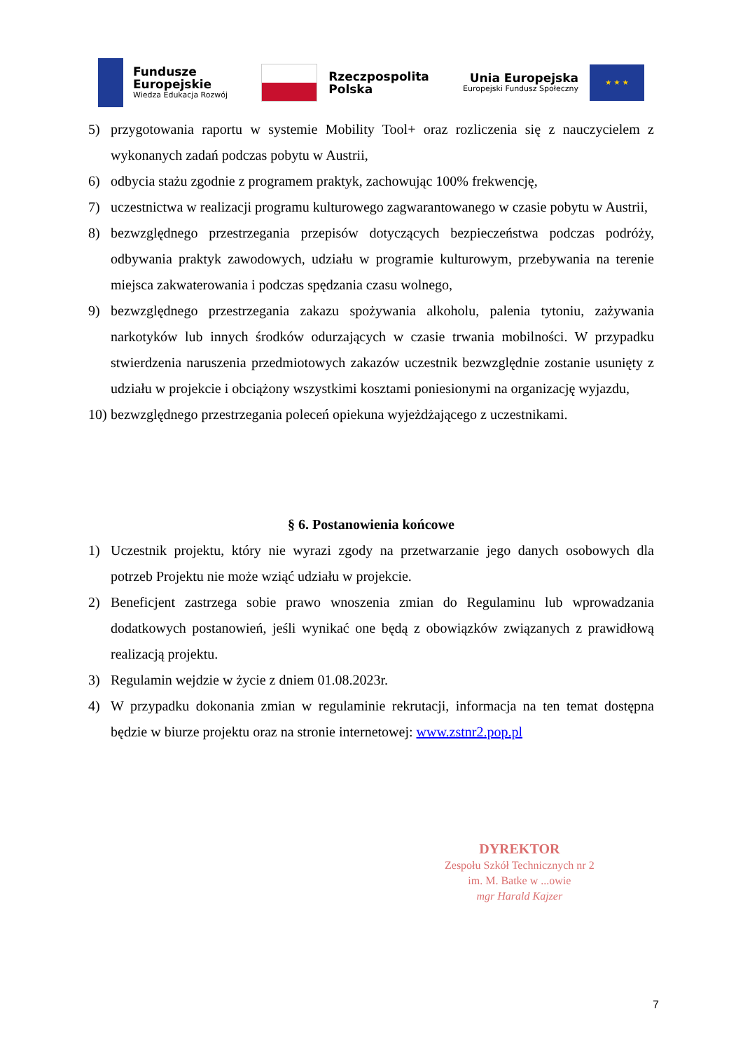Fundusze
Europejskie
Wiedza Edukacja Rozwój
Rzeczpospolita
Polska
Unia Europejska
Europejski Fundusz Społeczny
★ ★ ★
5) przygotowania raportu w systemie Mobility Tool+ oraz rozliczenia się z nauczycielem z wykonanych zadań podczas pobytu w Austrii,
6) odbycia stażu zgodnie z programem praktyk, zachowując 100% frekwencję,
7) uczestnictwa w realizacji programu kulturowego zagwarantowanego w czasie pobytu w Austrii,
8) bezwzględnego przestrzegania przepisów dotyczących bezpieczeństwa podczas podróży, odbywania praktyk zawodowych, udziału w programie kulturowym, przebywania na terenie miejsca zakwaterowania i podczas spędzania czasu wolnego,
9) bezwzględnego przestrzegania zakazu spożywania alkoholu, palenia tytoniu, zażywania narkotyków lub innych środków odurzających w czasie trwania mobilności. W przypadku stwierdzenia naruszenia przedmiotowych zakazów uczestnik bezwzględnie zostanie usunięty z udziału w projekcie i obciążony wszystkimi kosztami poniesionymi na organizację wyjazdu,
10) bezwzględnego przestrzegania poleceń opiekuna wyjeżdżającego z uczestnikami.
§ 6. Postanowienia końcowe
1) Uczestnik projektu, który nie wyrazi zgody na przetwarzanie jego danych osobowych dla potrzeb Projektu nie może wziąć udziału w projekcie.
2) Beneficjent zastrzega sobie prawo wnoszenia zmian do Regulaminu lub wprowadzania dodatkowych postanowień, jeśli wynikać one będą z obowiązków związanych z prawidłową realizacją projektu.
3) Regulamin wejdzie w życie z dniem 01.08.2023r.
4) W przypadku dokonania zmian w regulaminie rekrutacji, informacja na ten temat dostępna będzie w biurze projektu oraz na stronie internetowej: www.zstnr2.pop.pl
DYREKTOR
Zespołu Szkół Technicznych nr 2
im. M. Batke w ...owie
mgr Harald Kajzer
7